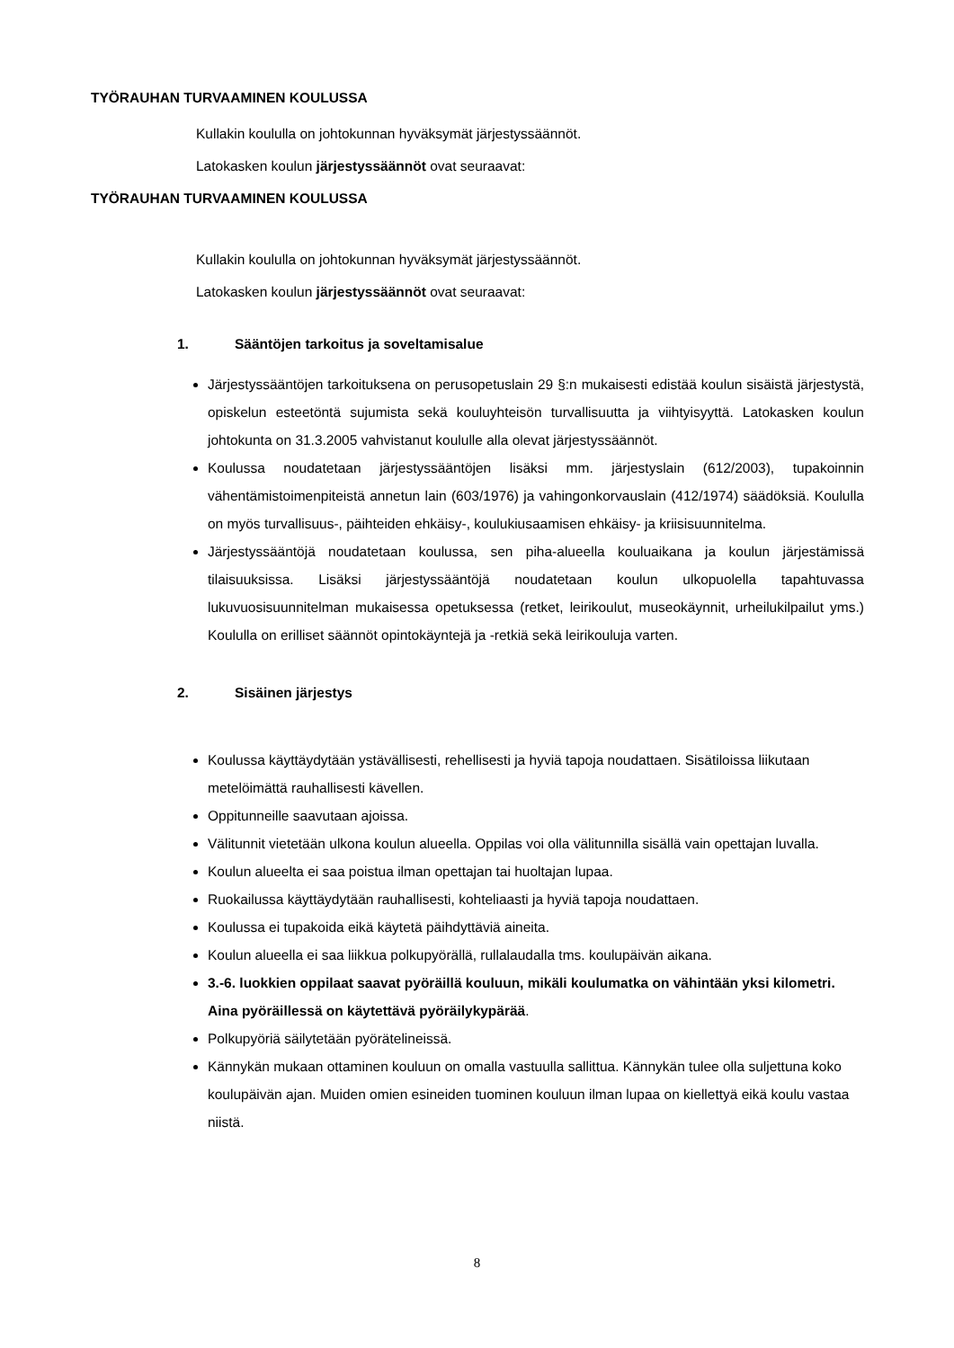TYÖRAUHAN TURVAAMINEN KOULUSSA
Kullakin koululla on johtokunnan hyväksymät järjestyssäännöt.
Latokasken koulun järjestyssäännöt ovat seuraavat:
TYÖRAUHAN TURVAAMINEN KOULUSSA
Kullakin koululla on johtokunnan hyväksymät järjestyssäännöt.
Latokasken koulun järjestyssäännöt ovat seuraavat:
1. Sääntöjen tarkoitus ja soveltamisalue
Järjestyssääntöjen tarkoituksena on perusopetuslain 29 §:n mukaisesti edistää koulun sisäistä järjestystä, opiskelun esteetöntä sujumista sekä kouluyhteisön turvallisuutta ja viihtyisyyttä. Latokasken koulun johtokunta on 31.3.2005 vahvistanut koululle alla olevat järjestyssäännöt.
Koulussa noudatetaan järjestyssääntöjen lisäksi mm. järjestyslain (612/2003), tupakoinnin vähentämistoimenpiteistä annetun lain (603/1976) ja vahingonkorvauslain (412/1974) säädöksiä. Koululla on myös turvallisuus-, päihteiden ehkäisy-, koulukiusaamisen ehkäisy- ja kriisisuunnitelma.
Järjestyssääntöjä noudatetaan koulussa, sen piha-alueella kouluaikana ja koulun järjestämissä tilaisuuksissa. Lisäksi järjestyssääntöjä noudatetaan koulun ulkopuolella tapahtuvassa lukuvuosisuunnitelman mukaisessa opetuksessa (retket, leirikoulut, museokäynnit, urheilukilpailut yms.) Koululla on erilliset säännöt opintokäyntejä ja -retkiä sekä leirikouluja varten.
2. Sisäinen järjestys
Koulussa käyttäydytään ystävällisesti, rehellisesti ja hyviä tapoja noudattaen. Sisätiloissa liikutaan metelöimättä rauhallisesti kävellen.
Oppitunneille saavutaan ajoissa.
Välitunnit vietetään ulkona koulun alueella. Oppilas voi olla välitunnilla sisällä vain opettajan luvalla.
Koulun alueelta ei saa poistua ilman opettajan tai huoltajan lupaa.
Ruokailussa käyttäydytään rauhallisesti, kohteliaasti ja hyviä tapoja noudattaen.
Koulussa ei tupakoida eikä käytetä päihdyttäviä aineita.
Koulun alueella ei saa liikkua polkupyörällä, rullalaudalla tms. koulupäivän aikana.
3.-6. luokkien oppilaat saavat pyöräillä kouluun, mikäli koulumatka on vähintään yksi kilometri. Aina pyöräillessä on käytettävä pyöräilykypärää.
Polkupyöriä säilytetään pyörätelineissä.
Kännykän mukaan ottaminen kouluun on omalla vastuulla sallittua. Kännykän tulee olla suljettuna koko koulupäivän ajan. Muiden omien esineiden tuominen kouluun ilman lupaa on kiellettyä eikä koulu vastaa niistä.
8